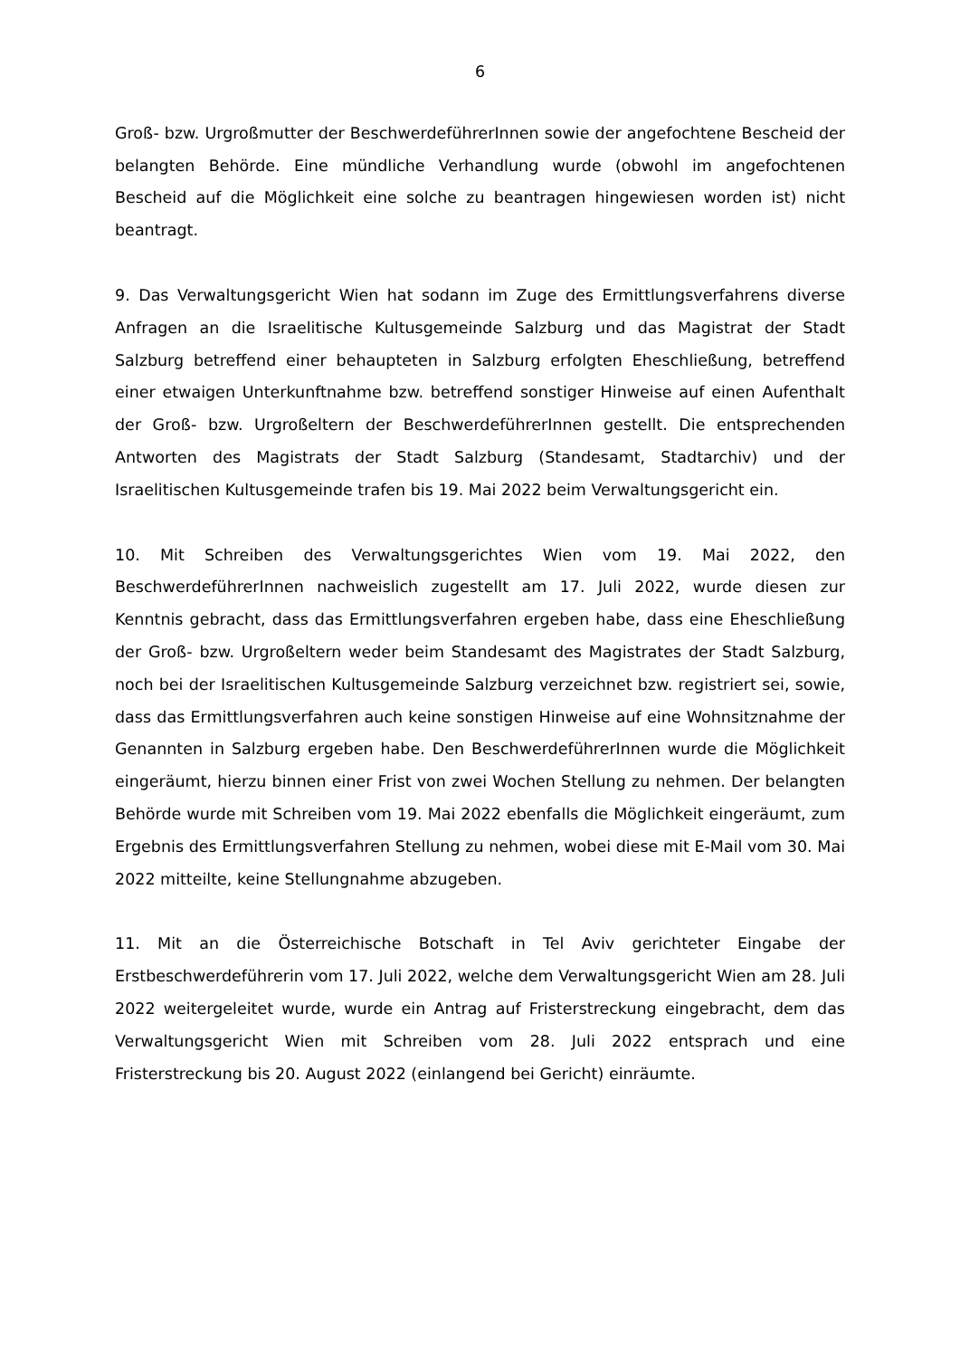6
Groß- bzw. Urgroßmutter der BeschwerdeführerInnen sowie der angefochtene Bescheid der belangten Behörde. Eine mündliche Verhandlung wurde (obwohl im angefochtenen Bescheid auf die Möglichkeit eine solche zu beantragen hingewiesen worden ist) nicht beantragt.
9. Das Verwaltungsgericht Wien hat sodann im Zuge des Ermittlungsverfahrens diverse Anfragen an die Israelitische Kultusgemeinde Salzburg und das Magistrat der Stadt Salzburg betreffend einer behaupteten in Salzburg erfolgten Eheschließung, betreffend einer etwaigen Unterkunftnahme bzw. betreffend sonstiger Hinweise auf einen Aufenthalt der Groß- bzw. Urgroßeltern der BeschwerdeführerInnen gestellt. Die entsprechenden Antworten des Magistrats der Stadt Salzburg (Standesamt, Stadtarchiv) und der Israelitischen Kultusgemeinde trafen bis 19. Mai 2022 beim Verwaltungsgericht ein.
10. Mit Schreiben des Verwaltungsgerichtes Wien vom 19. Mai 2022, den BeschwerdeführerInnen nachweislich zugestellt am 17. Juli 2022, wurde diesen zur Kenntnis gebracht, dass das Ermittlungsverfahren ergeben habe, dass eine Eheschließung der Groß- bzw. Urgroßeltern weder beim Standesamt des Magistrates der Stadt Salzburg, noch bei der Israelitischen Kultusgemeinde Salzburg verzeichnet bzw. registriert sei, sowie, dass das Ermittlungsverfahren auch keine sonstigen Hinweise auf eine Wohnsitznahme der Genannten in Salzburg ergeben habe. Den BeschwerdeführerInnen wurde die Möglichkeit eingeräumt, hierzu binnen einer Frist von zwei Wochen Stellung zu nehmen. Der belangten Behörde wurde mit Schreiben vom 19. Mai 2022 ebenfalls die Möglichkeit eingeräumt, zum Ergebnis des Ermittlungsverfahren Stellung zu nehmen, wobei diese mit E-Mail vom 30. Mai 2022 mitteilte, keine Stellungnahme abzugeben.
11. Mit an die Österreichische Botschaft in Tel Aviv gerichteter Eingabe der Erstbeschwerdeführerin vom 17. Juli 2022, welche dem Verwaltungsgericht Wien am 28. Juli 2022 weitergeleitet wurde, wurde ein Antrag auf Fristerstreckung eingebracht, dem das Verwaltungsgericht Wien mit Schreiben vom 28. Juli 2022 entsprach und eine Fristerstreckung bis 20. August 2022 (einlangend bei Gericht) einräumte.